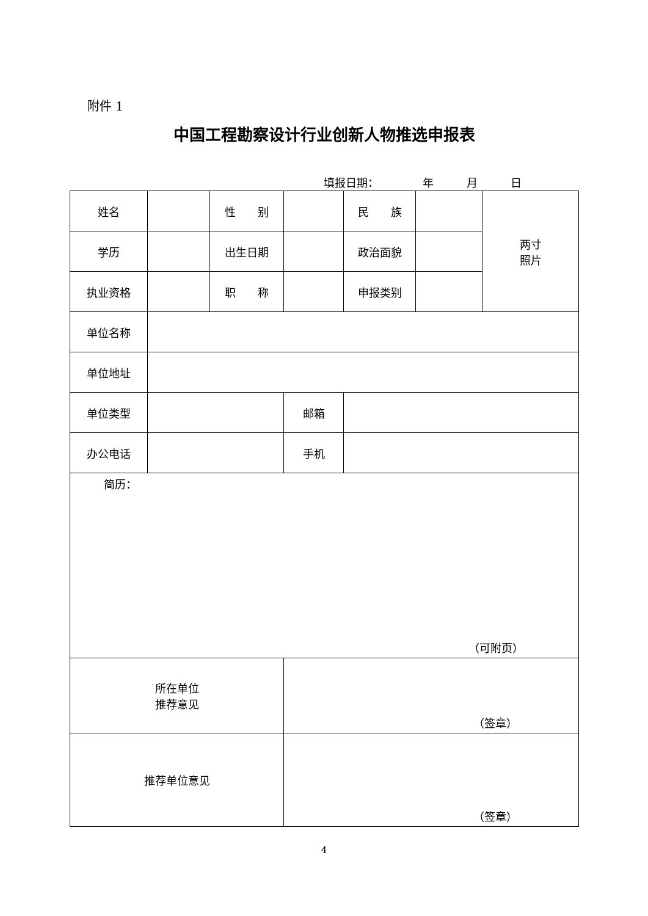附件 1
中国工程勘察设计行业创新人物推选申报表
填报日期：    年   月   日
| 姓名 | | 性 别 | | 民 族 | | 两寸 照片 |
| 学历 | | 出生日期 | | 政治面貌 | | |
| 执业资格 | | 职 称 | | 申报类别 | | |
| 单位名称 | | | | | | |
| 单位地址 | | | | | | |
| 单位类型 | | | 邮箱 | | | |
| 办公电话 | | | 手机 | | | |
| 简历： （可附页） | | | | | | |
| 所在单位 推荐意见 | | | （签章） | | | |
| 推荐单位意见 | | | （签章） | | | |
4